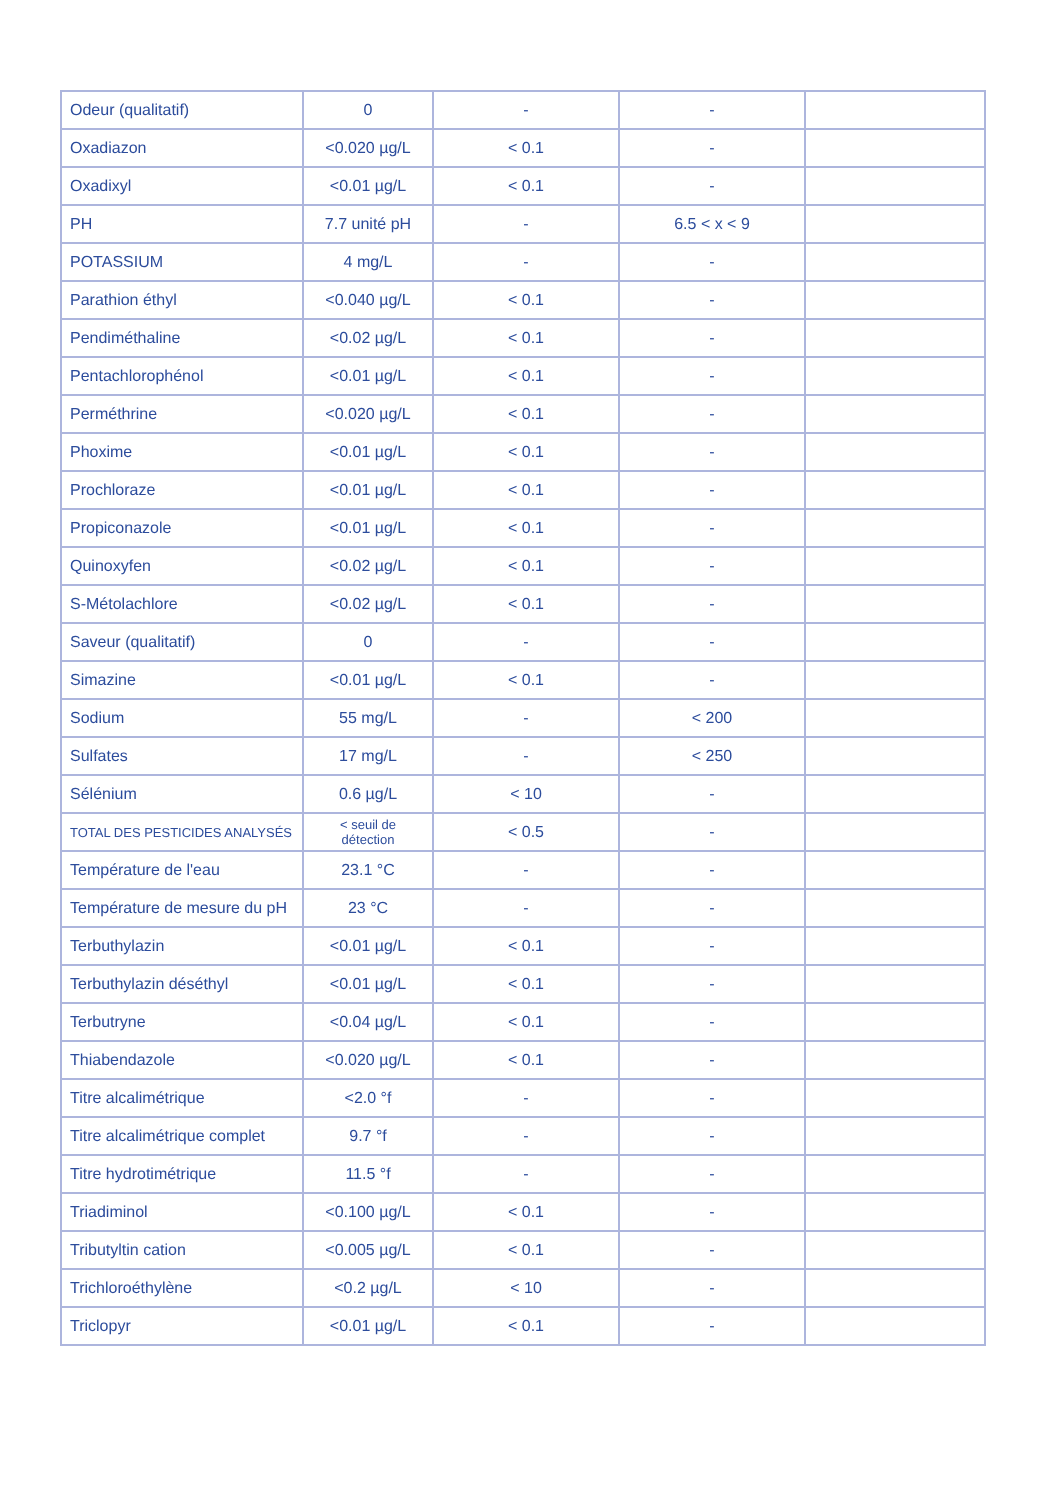| Odeur (qualitatif) | 0 | - | - | |
| Oxadiazon | <0.020 µg/L | < 0.1 | - | |
| Oxadixyl | <0.01 µg/L | < 0.1 | - | |
| PH | 7.7 unité pH | - | 6.5 < x < 9 | |
| POTASSIUM | 4 mg/L | - | - | |
| Parathion éthyl | <0.040 µg/L | < 0.1 | - | |
| Pendiméthaline | <0.02 µg/L | < 0.1 | - | |
| Pentachlorophénol | <0.01 µg/L | < 0.1 | - | |
| Perméthrine | <0.020 µg/L | < 0.1 | - | |
| Phoxime | <0.01 µg/L | < 0.1 | - | |
| Prochloraze | <0.01 µg/L | < 0.1 | - | |
| Propiconazole | <0.01 µg/L | < 0.1 | - | |
| Quinoxyfen | <0.02 µg/L | < 0.1 | - | |
| S-Métolachlore | <0.02 µg/L | < 0.1 | - | |
| Saveur (qualitatif) | 0 | - | - | |
| Simazine | <0.01 µg/L | < 0.1 | - | |
| Sodium | 55 mg/L | - | < 200 | |
| Sulfates | 17 mg/L | - | < 250 | |
| Sélénium | 0.6 µg/L | < 10 | - | |
| TOTAL DES PESTICIDES ANALYSÉS | < seuil de détection | < 0.5 | - | |
| Température de l'eau | 23.1 °C | - | - | |
| Température de mesure du pH | 23 °C | - | - | |
| Terbuthylazin | <0.01 µg/L | < 0.1 | - | |
| Terbuthylazin déséthyl | <0.01 µg/L | < 0.1 | - | |
| Terbutryne | <0.04 µg/L | < 0.1 | - | |
| Thiabendazole | <0.020 µg/L | < 0.1 | - | |
| Titre alcalimétrique | <2.0 °f | - | - | |
| Titre alcalimétrique complet | 9.7 °f | - | - | |
| Titre hydrotimétrique | 11.5 °f | - | - | |
| Triadiminol | <0.100 µg/L | < 0.1 | - | |
| Tributyltin cation | <0.005 µg/L | < 0.1 | - | |
| Trichloroéthylène | <0.2 µg/L | < 10 | - | |
| Triclopyr | <0.01 µg/L | < 0.1 | - | |